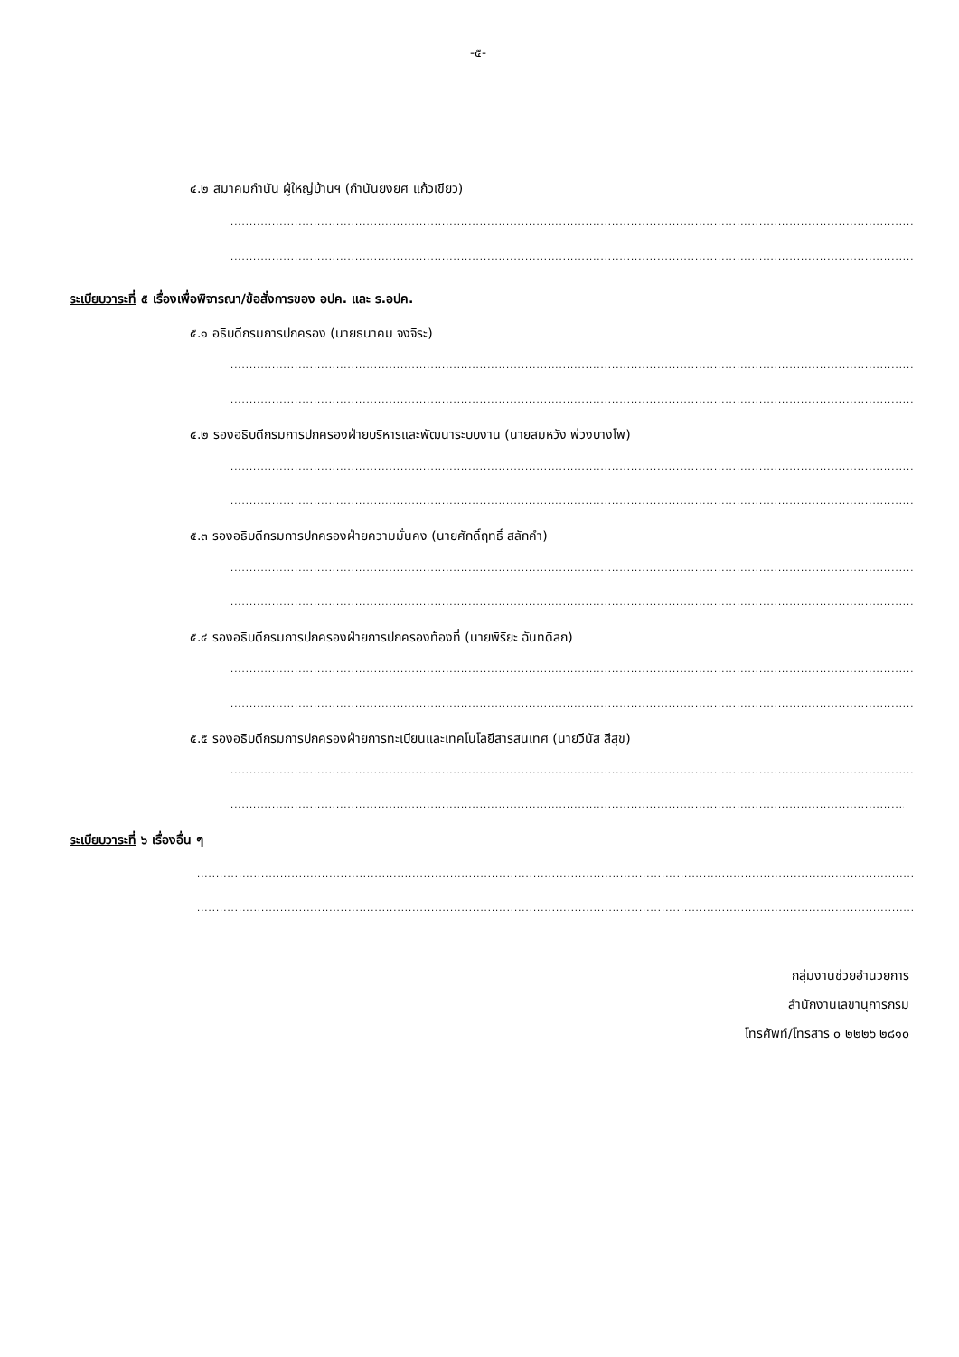-๕-
๔.๒ สมาคมกำนัน ผู้ใหญ่บ้านฯ (กำนันยงยศ แก้วเขียว)
..................................................................................................................................................................................................
..................................................................................................................................................................................................
ระเบียบวาระที่ ๕ เรื่องเพื่อพิจารณา/ข้อสั่งการของ อปค. และ ร.อปค.
๕.๑ อธิบดีกรมการปกครอง (นายธนาคม จงจิระ)
..................................................................................................................................................................................................
..................................................................................................................................................................................................
๕.๒ รองอธิบดีกรมการปกครองฝ่ายบริหารและพัฒนาระบบงาน (นายสมหวัง พ่วงบางโพ)
..................................................................................................................................................................................................
..................................................................................................................................................................................................
๕.๓ รองอธิบดีกรมการปกครองฝ่ายความมั่นคง (นายศักดิ์ฤทธิ์ สลักคำ)
..................................................................................................................................................................................................
..................................................................................................................................................................................................
๕.๔ รองอธิบดีกรมการปกครองฝ่ายการปกครองท้องที่ (นายพิริยะ ฉันทดิลก)
..................................................................................................................................................................................................
..................................................................................................................................................................................................
๕.๕ รองอธิบดีกรมการปกครองฝ่ายการทะเบียนและเทคโนโลยีสารสนเทศ (นายวีนัส สีสุข)
..................................................................................................................................................................................................
..................................................................................................................................................................................................
ระเบียบวาระที่ ๖ เรื่องอื่น ๆ
..................................................................................................................................................................................................................
..................................................................................................................................................................................................................
กลุ่มงานช่วยอำนวยการ
สำนักงานเลขานุการกรม
โทรศัพท์/โทรสาร ๐ ๒๒๒๖ ๒๘๑๐